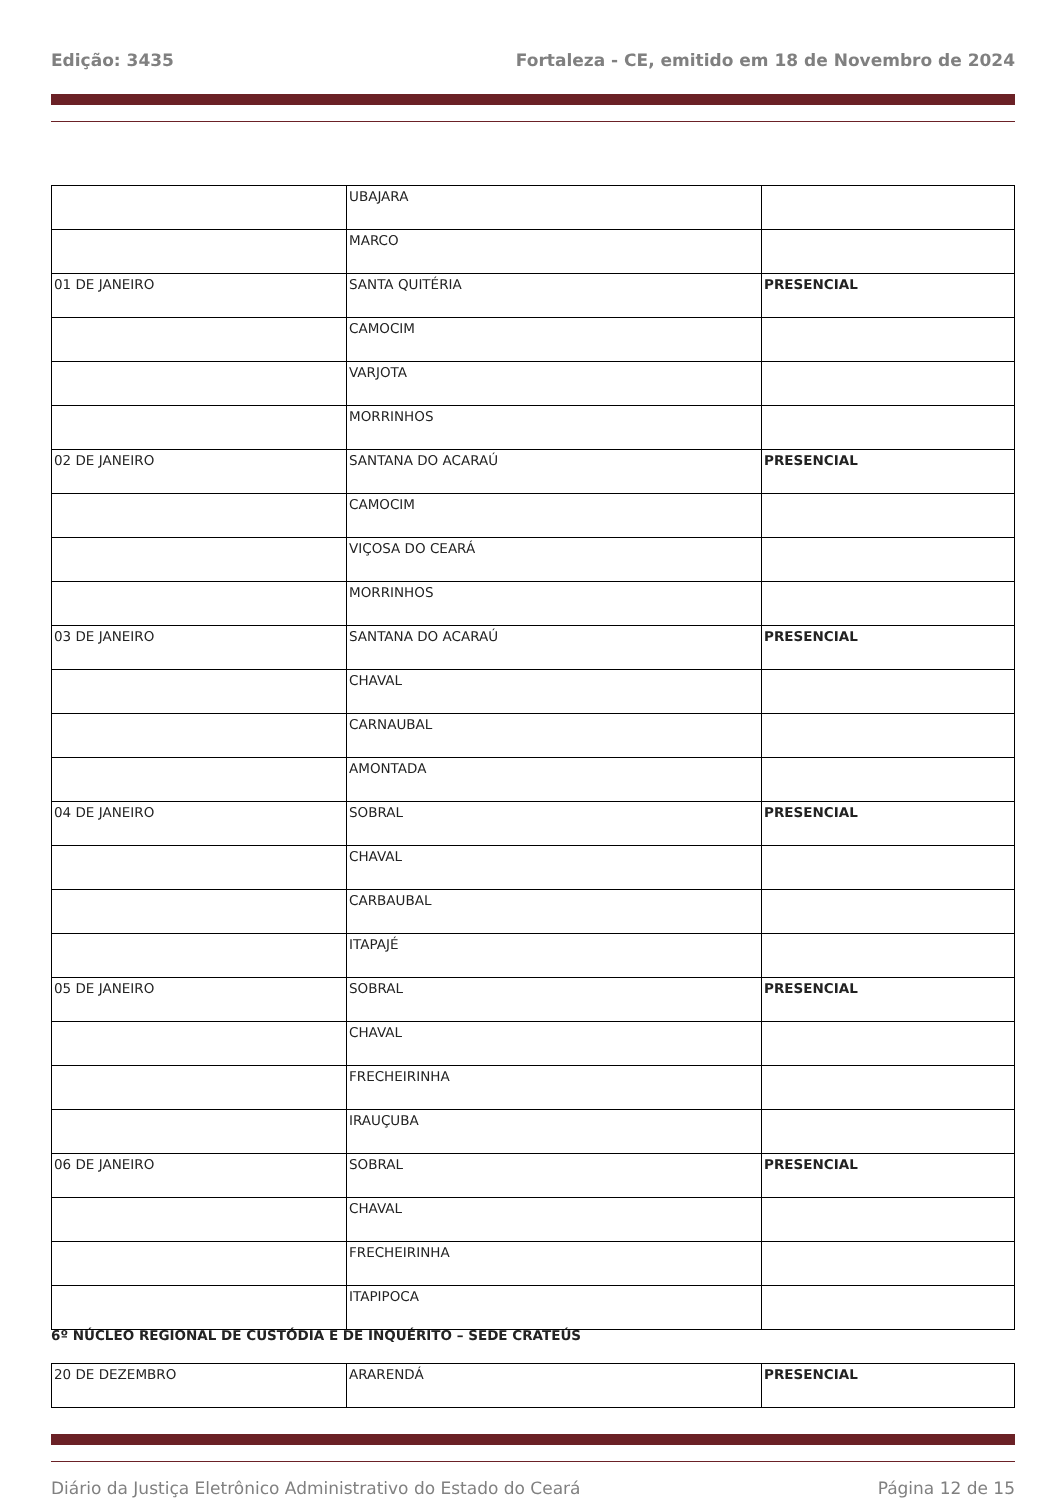Edição: 3435 Fortaleza - CE, emitido em 18 de Novembro de 2024
| | UBAJARA | |
| | MARCO | |
| 01 DE JANEIRO | SANTA QUITÉRIA | PRESENCIAL |
| | CAMOCIM | |
| | VARJOTA | |
| | MORRINHOS | |
| 02 DE JANEIRO | SANTANA DO ACARAÚ | PRESENCIAL |
| | CAMOCIM | |
| | VIÇOSA DO CEARÁ | |
| | MORRINHOS | |
| 03 DE JANEIRO | SANTANA DO ACARAÚ | PRESENCIAL |
| | CHAVAL | |
| | CARNAUBAL | |
| | AMONTADA | |
| 04 DE JANEIRO | SOBRAL | PRESENCIAL |
| | CHAVAL | |
| | CARBAUBAL | |
| | ITAPAJÉ | |
| 05 DE JANEIRO | SOBRAL | PRESENCIAL |
| | CHAVAL | |
| | FRECHEIRINHA | |
| | IRAUÇUBA | |
| 06 DE JANEIRO | SOBRAL | PRESENCIAL |
| | CHAVAL | |
| | FRECHEIRINHA | |
| | ITAPIPOCA | |
6º NÚCLEO REGIONAL DE CUSTÓDIA E DE INQUÉRITO – SEDE CRATEÚS
| 20 DE DEZEMBRO | ARARENDÁ | PRESENCIAL |
Diário da Justiça Eletrônico Administrativo do Estado do Ceará Página 12 de 15